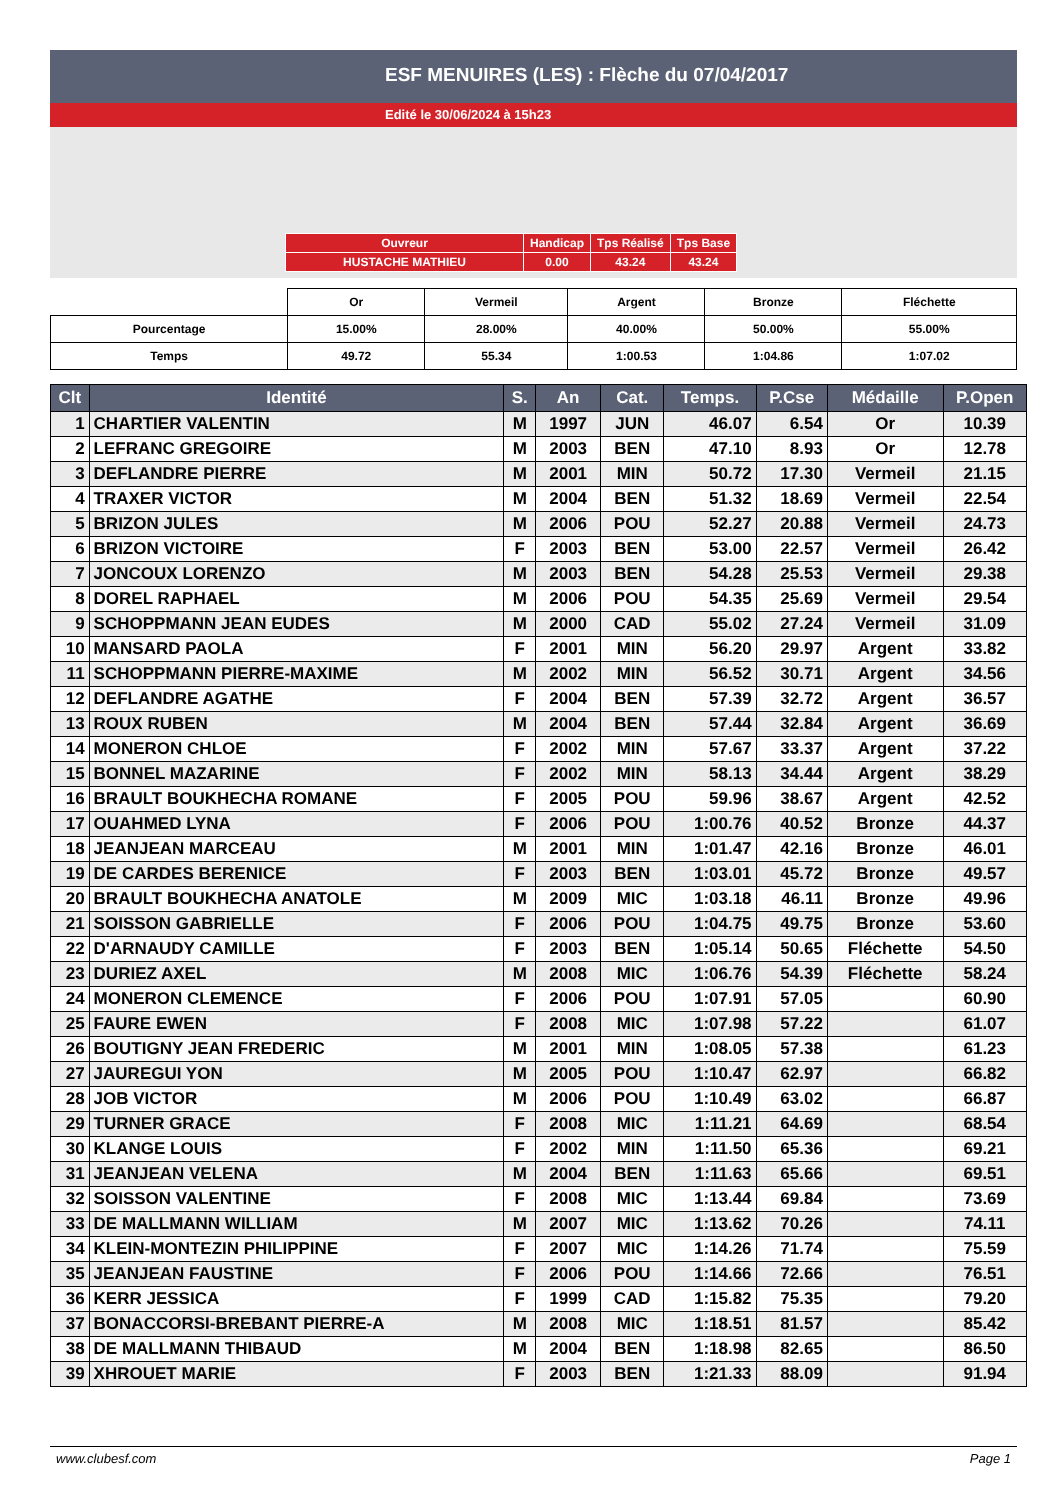ESF MENUIRES (LES) : Flèche du 07/04/2017
Edité le 30/06/2024 à 15h23
| Ouvreur | Handicap | Tps Réalisé | Tps Base |
| HUSTACHE MATHIEU | 0.00 | 43.24 | 43.24 |
| | Or | Vermeil | Argent | Bronze | Fléchette |
| Pourcentage | 15.00% | 28.00% | 40.00% | 50.00% | 55.00% |
| Temps | 49.72 | 55.34 | 1:00.53 | 1:04.86 | 1:07.02 |
| Clt | Identité | S. | An | Cat. | Temps. | P.Cse | Médaille | P.Open |
| --- | --- | --- | --- | --- | --- | --- | --- | --- |
| 1 | CHARTIER VALENTIN | M | 1997 | JUN | 46.07 | 6.54 | Or | 10.39 |
| 2 | LEFRANC GREGOIRE | M | 2003 | BEN | 47.10 | 8.93 | Or | 12.78 |
| 3 | DEFLANDRE PIERRE | M | 2001 | MIN | 50.72 | 17.30 | Vermeil | 21.15 |
| 4 | TRAXER VICTOR | M | 2004 | BEN | 51.32 | 18.69 | Vermeil | 22.54 |
| 5 | BRIZON JULES | M | 2006 | POU | 52.27 | 20.88 | Vermeil | 24.73 |
| 6 | BRIZON VICTOIRE | F | 2003 | BEN | 53.00 | 22.57 | Vermeil | 26.42 |
| 7 | JONCOUX LORENZO | M | 2003 | BEN | 54.28 | 25.53 | Vermeil | 29.38 |
| 8 | DOREL RAPHAEL | M | 2006 | POU | 54.35 | 25.69 | Vermeil | 29.54 |
| 9 | SCHOPPMANN JEAN EUDES | M | 2000 | CAD | 55.02 | 27.24 | Vermeil | 31.09 |
| 10 | MANSARD PAOLA | F | 2001 | MIN | 56.20 | 29.97 | Argent | 33.82 |
| 11 | SCHOPPMANN PIERRE-MAXIME | M | 2002 | MIN | 56.52 | 30.71 | Argent | 34.56 |
| 12 | DEFLANDRE AGATHE | F | 2004 | BEN | 57.39 | 32.72 | Argent | 36.57 |
| 13 | ROUX RUBEN | M | 2004 | BEN | 57.44 | 32.84 | Argent | 36.69 |
| 14 | MONERON CHLOE | F | 2002 | MIN | 57.67 | 33.37 | Argent | 37.22 |
| 15 | BONNEL MAZARINE | F | 2002 | MIN | 58.13 | 34.44 | Argent | 38.29 |
| 16 | BRAULT BOUKHECHA ROMANE | F | 2005 | POU | 59.96 | 38.67 | Argent | 42.52 |
| 17 | OUAHMED LYNA | F | 2006 | POU | 1:00.76 | 40.52 | Bronze | 44.37 |
| 18 | JEANJEAN MARCEAU | M | 2001 | MIN | 1:01.47 | 42.16 | Bronze | 46.01 |
| 19 | DE CARDES BERENICE | F | 2003 | BEN | 1:03.01 | 45.72 | Bronze | 49.57 |
| 20 | BRAULT BOUKHECHA ANATOLE | M | 2009 | MIC | 1:03.18 | 46.11 | Bronze | 49.96 |
| 21 | SOISSON GABRIELLE | F | 2006 | POU | 1:04.75 | 49.75 | Bronze | 53.60 |
| 22 | D'ARNAUDY CAMILLE | F | 2003 | BEN | 1:05.14 | 50.65 | Fléchette | 54.50 |
| 23 | DURIEZ AXEL | M | 2008 | MIC | 1:06.76 | 54.39 | Fléchette | 58.24 |
| 24 | MONERON CLEMENCE | F | 2006 | POU | 1:07.91 | 57.05 | | 60.90 |
| 25 | FAURE EWEN | F | 2008 | MIC | 1:07.98 | 57.22 | | 61.07 |
| 26 | BOUTIGNY JEAN FREDERIC | M | 2001 | MIN | 1:08.05 | 57.38 | | 61.23 |
| 27 | JAUREGUI YON | M | 2005 | POU | 1:10.47 | 62.97 | | 66.82 |
| 28 | JOB VICTOR | M | 2006 | POU | 1:10.49 | 63.02 | | 66.87 |
| 29 | TURNER GRACE | F | 2008 | MIC | 1:11.21 | 64.69 | | 68.54 |
| 30 | KLANGE LOUIS | F | 2002 | MIN | 1:11.50 | 65.36 | | 69.21 |
| 31 | JEANJEAN VELENA | M | 2004 | BEN | 1:11.63 | 65.66 | | 69.51 |
| 32 | SOISSON VALENTINE | F | 2008 | MIC | 1:13.44 | 69.84 | | 73.69 |
| 33 | DE MALLMANN WILLIAM | M | 2007 | MIC | 1:13.62 | 70.26 | | 74.11 |
| 34 | KLEIN-MONTEZIN PHILIPPINE | F | 2007 | MIC | 1:14.26 | 71.74 | | 75.59 |
| 35 | JEANJEAN FAUSTINE | F | 2006 | POU | 1:14.66 | 72.66 | | 76.51 |
| 36 | KERR JESSICA | F | 1999 | CAD | 1:15.82 | 75.35 | | 79.20 |
| 37 | BONACCORSI-BREBANT PIERRE-A | M | 2008 | MIC | 1:18.51 | 81.57 | | 85.42 |
| 38 | DE MALLMANN THIBAUD | M | 2004 | BEN | 1:18.98 | 82.65 | | 86.50 |
| 39 | XHROUET MARIE | F | 2003 | BEN | 1:21.33 | 88.09 | | 91.94 |
www.clubesf.com Page 1